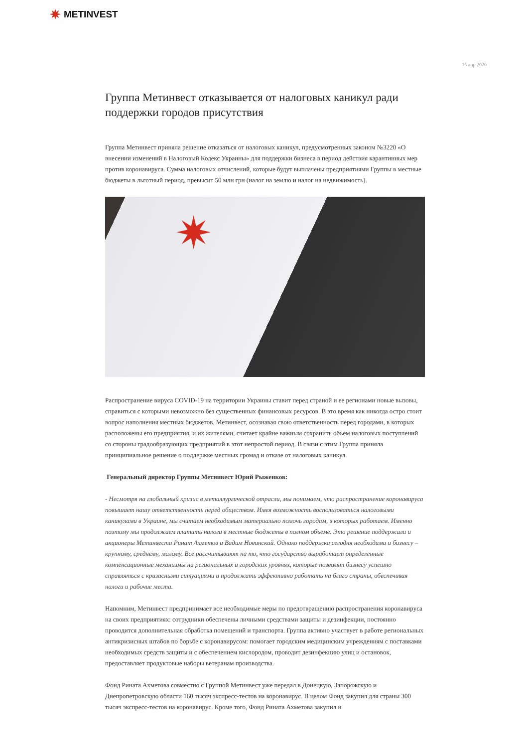✷ METINVEST
15 апр 2020
Группа Метинвест отказывается от налоговых каникул ради поддержки городов присутствия
Группа Метинвест приняла решение отказаться от налоговых каникул, предусмотренных законом №3220 «О внесении изменений в Налоговый Кодекс Украины» для поддержки бизнеса в период действия карантинных мер против коронавируса. Сумма налоговых отчислений, которые будут выплачены предприятиями Группы в местные бюджеты в льготный период, превысит 50 млн грн (налог на землю и налог на недвижимость).
✷
Распространение вируса COVID-19 на территории Украины ставит перед страной и ее регионами новые вызовы, справиться с которыми невозможно без существенных финансовых ресурсов. В это время как никогда остро стоит вопрос наполнения местных бюджетов. Метинвест, осознавая свою ответственность перед городами, в которых расположены его предприятия, и их жителями, считает крайне важным сохранить объем налоговых поступлений со стороны градообразующих предприятий в этот непростой период. В связи с этим Группа приняла принципиальное решение о поддержке местных громад и отказе от налоговых каникул.
Генеральный директор Группы Метинвест Юрий Рыженков:
- Несмотря на глобальный кризис в металлургической отрасли, мы понимаем, что распространение коронавируса повышает нашу ответственность перед обществом. Имея возможность воспользоваться налоговыми каникулами в Украине, мы считаем необходимым материально помочь городам, в которых работаем. Именно поэтому мы продолжаем платить налоги в местные бюджеты в полном объеме. Это решение поддержали и акционеры Метинвеста Ринат Ахметов и Вадим Новинский. Однако поддержка сегодня необходима и бизнесу – крупному, среднему, малому. Все рассчитывают на то, что государство выработает определенные компенсационные механизмы на региональных и городских уровнях, которые позволят бизнесу успешно справляться с кризисными ситуациями и продолжать эффективно работать на благо страны, обеспечивая налоги и рабочие места.
Напомним, Метинвест предпринимает все необходимые меры по предотвращению распространения коронавируса на своих предприятиях: сотрудники обеспечены личными средствами защиты и дезинфекции, постоянно проводится дополнительная обработка помещений и транспорта. Группа активно участвует в работе региональных антикризисных штабов по борьбе с коронавирусом: помогает городским медицинским учреждениям с поставками необходимых средств защиты и с обеспечением кислородом, проводит дезинфекцию улиц и остановок, предоставляет продуктовые наборы ветеранам производства.
Фонд Рината Ахметова совместно с Группой Метинвест уже передал в Донецкую, Запорожскую и Днепропетровскую области 160 тысяч экспресс-тестов на коронавирус. В целом Фонд закупил для страны 300 тысяч экспресс-тестов на коронавирус. Кроме того, Фонд Рината Ахметова закупил и